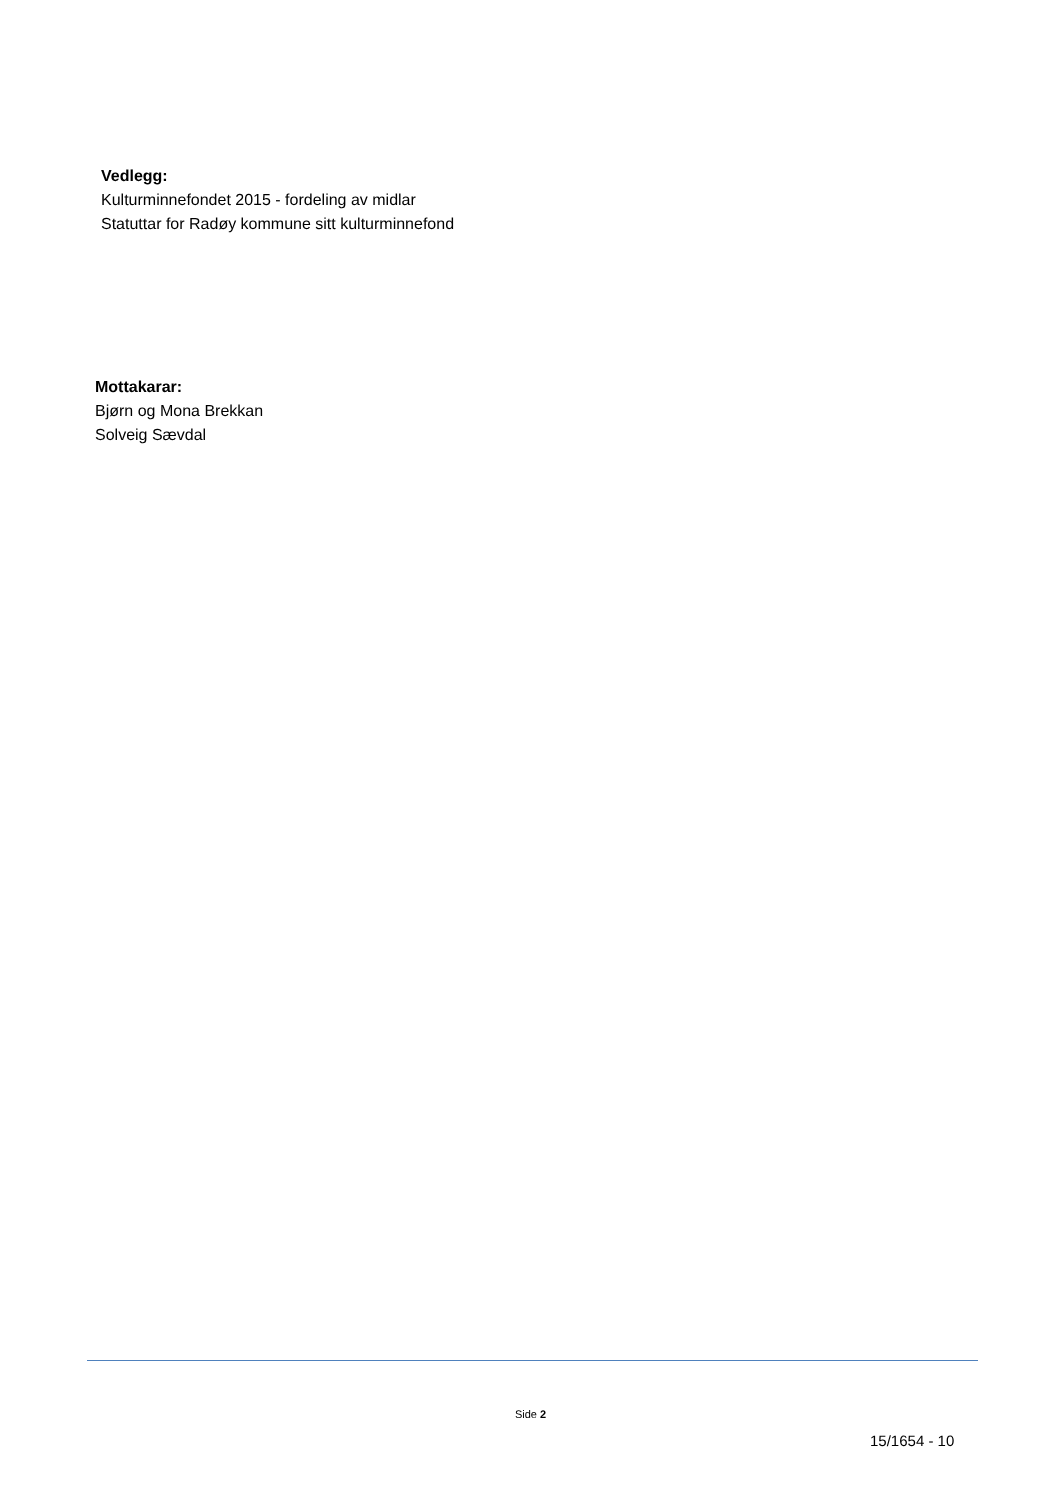Vedlegg:
Kulturminnefondet 2015 - fordeling av midlar
Statuttar for Radøy kommune sitt kulturminnefond
Mottakarar:
Bjørn og Mona Brekkan
Solveig Sævdal
Side 2
15/1654 - 10